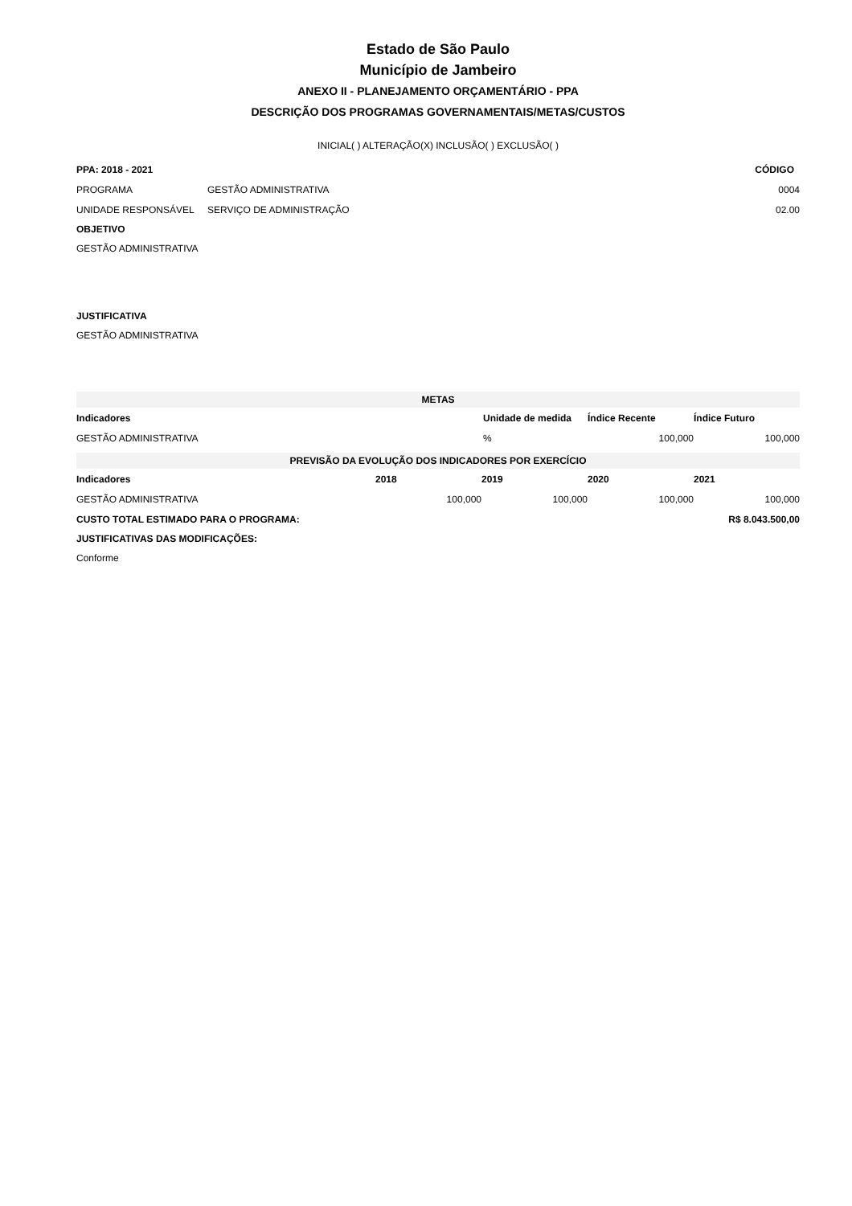Estado de São Paulo
Município de Jambeiro
ANEXO II - PLANEJAMENTO ORÇAMENTÁRIO - PPA
DESCRIÇÃO DOS PROGRAMAS GOVERNAMENTAIS/METAS/CUSTOS
INICIAL( ) ALTERAÇÃO(X) INCLUSÃO( ) EXCLUSÃO( )
| PPA: 2018 - 2021 | | CÓDIGO |
| --- | --- | --- |
| PROGRAMA | GESTÃO ADMINISTRATIVA | 0004 |
| UNIDADE RESPONSÁVEL | SERVIÇO DE ADMINISTRAÇÃO | 02.00 |
OBJETIVO
GESTÃO ADMINISTRATIVA
JUSTIFICATIVA
GESTÃO ADMINISTRATIVA
| METAS | | | |
| --- | --- | --- | --- |
| Indicadores | Unidade de medida | Índice Recente | Índice Futuro |
| GESTÃO ADMINISTRATIVA | % | 100,000 | 100,000 |
| PREVISÃO DA EVOLUÇÃO DOS INDICADORES POR EXERCÍCIO | | | | |
| --- | --- | --- | --- | --- |
| Indicadores | 2018 | 2019 | 2020 | 2021 |
| GESTÃO ADMINISTRATIVA | 100,000 | 100,000 | 100,000 | 100,000 |
| CUSTO TOTAL ESTIMADO PARA O PROGRAMA: | | | | R$ 8.043.500,00 |
JUSTIFICATIVAS DAS MODIFICAÇÕES:
Conforme